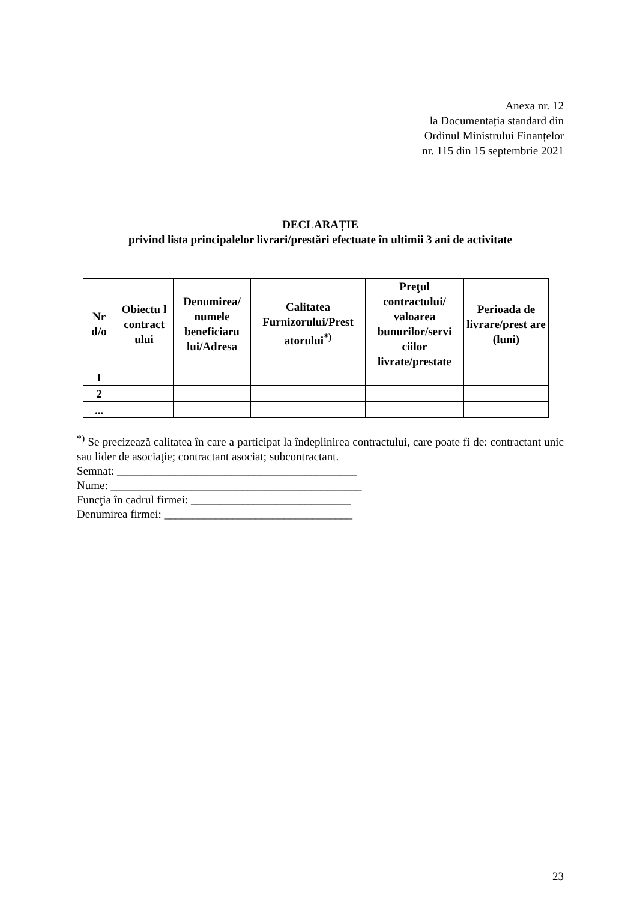Anexa nr. 12
la Documentația standard din
Ordinul Ministrului Finanțelor
nr. 115 din 15 septembrie 2021
DECLARAȚIE
privind lista principalelor livrari/prestări efectuate în ultimii 3 ani de activitate
| Nr d/o | Obiectu l contract ului | Denumirea/ numele beneficiaru lui/Adresa | Calitatea Furnizorului/Prest atorului<sup>*)</sup> | Preţul contractului/ valoarea bunurilor/servi ciilor livrate/prestate | Perioada de livrare/prest are (luni) |
| --- | --- | --- | --- | --- | --- |
| 1 | | | | | |
| 2 | | | | | |
| ... | | | | | |
<sup>*)</sup> Se precizează calitatea în care a participat la îndeplinirea contractului, care poate fi de: contractant unic sau lider de asociaţie; contractant asociat; subcontractant.
Semnat: __________________________________________
Nume: ____________________________________________
Funcţia în cadrul firmei: ____________________________
Denumirea firmei: _________________________________
23